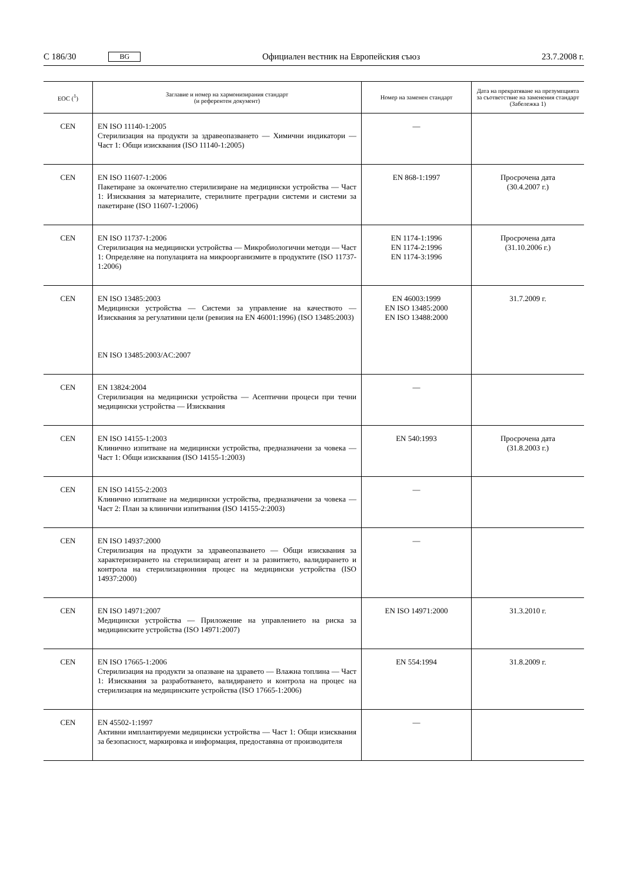C 186/30 BG Официален вестник на Европейския съюз 23.7.2008 г.
| ЕОС (<sup>1</sup>) | Заглавие и номер на хармонизирания стандарт (и референтен документ) | Номер на заменен стандарт | Дата на прекратяване на презумпцията за съответствие на заменения стандарт (Забележка 1) |
| --- | --- | --- | --- |
| CEN | EN ISO 11140-1:2005 Стерилизация на продукти за здравеопазването — Химични индикатори — Част 1: Общи изисквания (ISO 11140-1:2005) | — | |
| CEN | EN ISO 11607-1:2006 Пакетиране за окончателно стерилизиране на медицински устройства — Част 1: Изисквания за материалите, стерилните преградни системи и системи за пакетиране (ISO 11607-1:2006) | EN 868-1:1997 | Просрочена дата (30.4.2007 г.) |
| CEN | EN ISO 11737-1:2006 Стерилизация на медицински устройства — Микробиологични методи — Част 1: Определяне на популацията на микроорганизмите в продуктите (ISO 11737-1:2006) | EN 1174-1:1996 EN 1174-2:1996 EN 1174-3:1996 | Просрочена дата (31.10.2006 г.) |
| CEN | EN ISO 13485:2003 Медицински устройства — Системи за управление на качеството — Изисквания за регулативни цели (ревизия на EN 46001:1996) (ISO 13485:2003) EN ISO 13485:2003/AC:2007 | EN 46003:1999 EN ISO 13485:2000 EN ISO 13488:2000 | 31.7.2009 г. |
| CEN | EN 13824:2004 Стерилизация на медицински устройства — Асептични процеси при течни медицински устройства — Изисквания | — | |
| CEN | EN ISO 14155-1:2003 Клинично изпитване на медицински устройства, предназначени за човека — Част 1: Общи изисквания (ISO 14155-1:2003) | EN 540:1993 | Просрочена дата (31.8.2003 г.) |
| CEN | EN ISO 14155-2:2003 Клинично изпитване на медицински устройства, предназначени за човека — Част 2: План за клинични изпитвания (ISO 14155-2:2003) | — | |
| CEN | EN ISO 14937:2000 Стерилизация на продукти за здравеопазването — Общи изисквания за характеризирането на стерилизиращ агент и за развитието, валидирането и контрола на стерилизационния процес на медицински устройства (ISO 14937:2000) | — | |
| CEN | EN ISO 14971:2007 Медицински устройства — Приложение на управлението на риска за медицинските устройства (ISO 14971:2007) | EN ISO 14971:2000 | 31.3.2010 г. |
| CEN | EN ISO 17665-1:2006 Стерилизация на продукти за опазване на здравето — Влажна топлина — Част 1: Изисквания за разработването, валидирането и контрола на процес на стерилизация на медицинските устройства (ISO 17665-1:2006) | EN 554:1994 | 31.8.2009 г. |
| CEN | EN 45502-1:1997 Активни имплантируеми медицински устройства — Част 1: Общи изисквания за безопасност, маркировка и информация, предоставяна от производителя | — | |